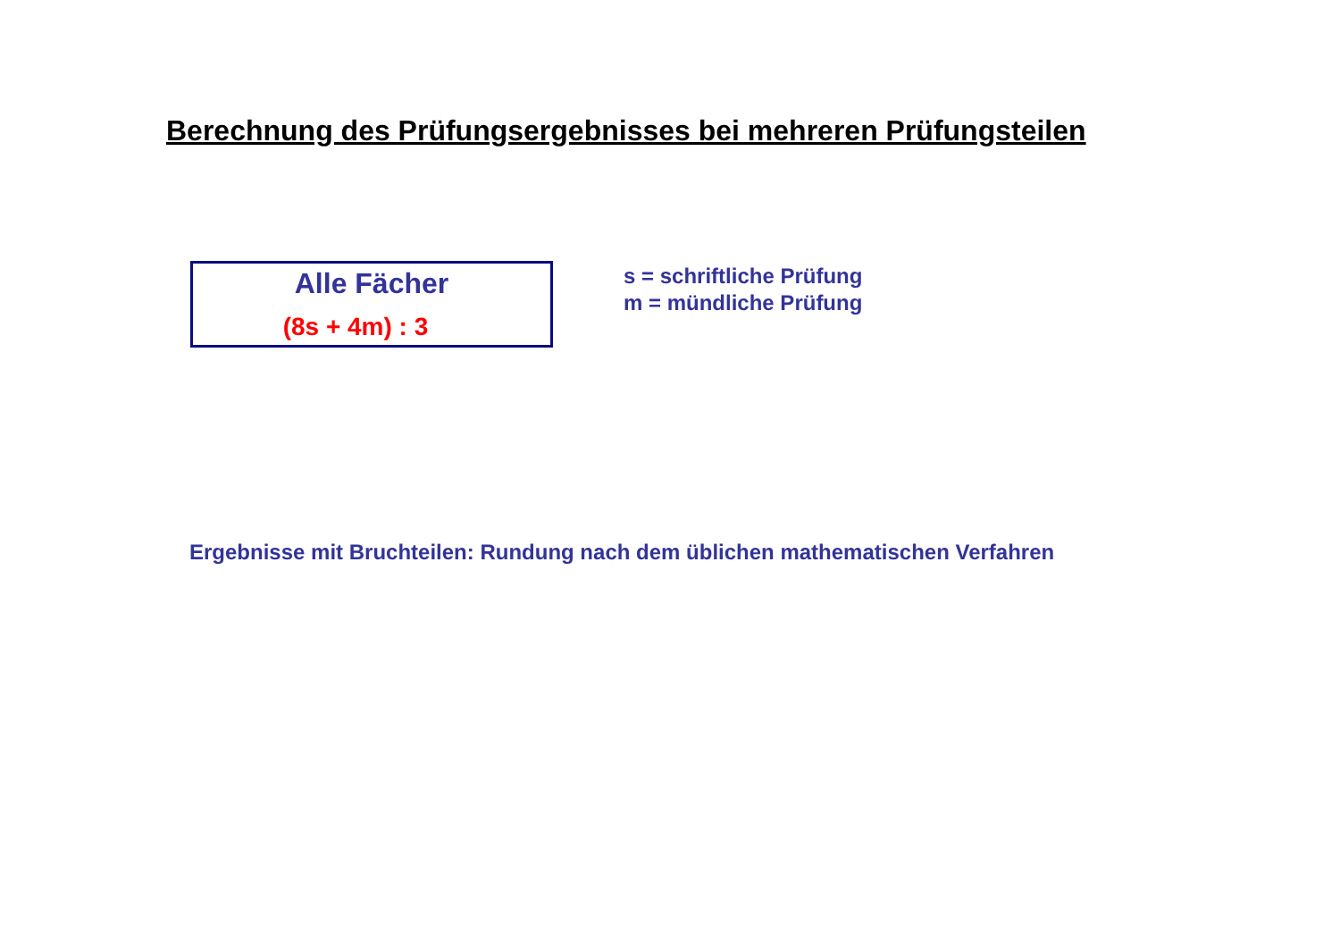Berechnung des Prüfungsergebnisses bei mehreren Prüfungsteilen
Alle Fächer
(8s + 4m) : 3
s = schriftliche Prüfung
m = mündliche Prüfung
Ergebnisse mit Bruchteilen: Rundung nach dem üblichen mathematischen Verfahren